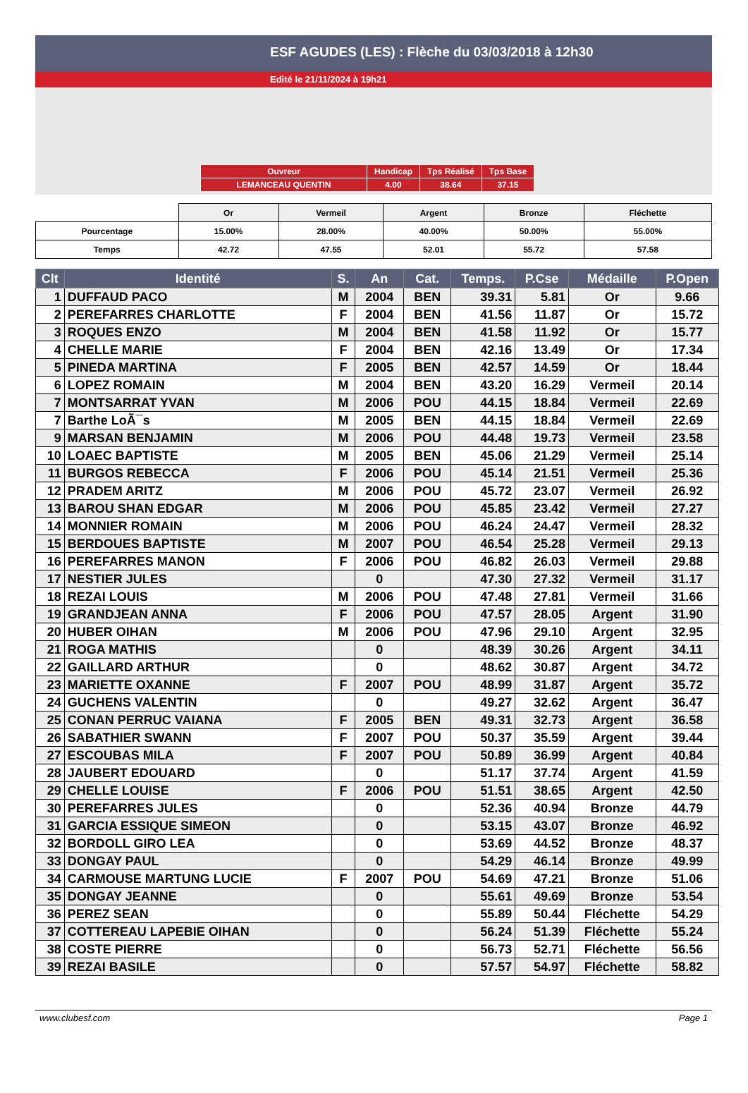ESF AGUDES (LES) : Flèche du 03/03/2018 à 12h30
Edité le 21/11/2024 à 19h21
| Ouvreur | Handicap | Tps Réalisé | Tps Base |
| LEMANCEAU QUENTIN | 4.00 | 38.64 | 37.15 |
| | Or | Vermeil | Argent | Bronze | Fléchette |
| Pourcentage | 15.00% | 28.00% | 40.00% | 50.00% | 55.00% |
| Temps | 42.72 | 47.55 | 52.01 | 55.72 | 57.58 |
| Clt | Identité | S. | An | Cat. | Temps. | P.Cse | Médaille | P.Open |
| --- | --- | --- | --- | --- | --- | --- | --- | --- |
| 1 | DUFFAUD PACO | M | 2004 | BEN | 39.31 | 5.81 | Or | 9.66 |
| 2 | PEREFARRES CHARLOTTE | F | 2004 | BEN | 41.56 | 11.87 | Or | 15.72 |
| 3 | ROQUES ENZO | M | 2004 | BEN | 41.58 | 11.92 | Or | 15.77 |
| 4 | CHELLE MARIE | F | 2004 | BEN | 42.16 | 13.49 | Or | 17.34 |
| 5 | PINEDA MARTINA | F | 2005 | BEN | 42.57 | 14.59 | Or | 18.44 |
| 6 | LOPEZ ROMAIN | M | 2004 | BEN | 43.20 | 16.29 | Vermeil | 20.14 |
| 7 | MONTSARRAT YVAN | M | 2006 | POU | 44.15 | 18.84 | Vermeil | 22.69 |
| 7 | Barthe LoÃ¯s | M | 2005 | BEN | 44.15 | 18.84 | Vermeil | 22.69 |
| 9 | MARSAN BENJAMIN | M | 2006 | POU | 44.48 | 19.73 | Vermeil | 23.58 |
| 10 | LOAEC BAPTISTE | M | 2005 | BEN | 45.06 | 21.29 | Vermeil | 25.14 |
| 11 | BURGOS REBECCA | F | 2006 | POU | 45.14 | 21.51 | Vermeil | 25.36 |
| 12 | PRADEM ARITZ | M | 2006 | POU | 45.72 | 23.07 | Vermeil | 26.92 |
| 13 | BAROU SHAN EDGAR | M | 2006 | POU | 45.85 | 23.42 | Vermeil | 27.27 |
| 14 | MONNIER ROMAIN | M | 2006 | POU | 46.24 | 24.47 | Vermeil | 28.32 |
| 15 | BERDOUES BAPTISTE | M | 2007 | POU | 46.54 | 25.28 | Vermeil | 29.13 |
| 16 | PEREFARRES MANON | F | 2006 | POU | 46.82 | 26.03 | Vermeil | 29.88 |
| 17 | NESTIER JULES | | 0 | | 47.30 | 27.32 | Vermeil | 31.17 |
| 18 | REZAI LOUIS | M | 2006 | POU | 47.48 | 27.81 | Vermeil | 31.66 |
| 19 | GRANDJEAN ANNA | F | 2006 | POU | 47.57 | 28.05 | Argent | 31.90 |
| 20 | HUBER OIHAN | M | 2006 | POU | 47.96 | 29.10 | Argent | 32.95 |
| 21 | ROGA MATHIS | | 0 | | 48.39 | 30.26 | Argent | 34.11 |
| 22 | GAILLARD ARTHUR | | 0 | | 48.62 | 30.87 | Argent | 34.72 |
| 23 | MARIETTE OXANNE | F | 2007 | POU | 48.99 | 31.87 | Argent | 35.72 |
| 24 | GUCHENS VALENTIN | | 0 | | 49.27 | 32.62 | Argent | 36.47 |
| 25 | CONAN PERRUC VAIANA | F | 2005 | BEN | 49.31 | 32.73 | Argent | 36.58 |
| 26 | SABATHIER SWANN | F | 2007 | POU | 50.37 | 35.59 | Argent | 39.44 |
| 27 | ESCOUBAS MILA | F | 2007 | POU | 50.89 | 36.99 | Argent | 40.84 |
| 28 | JAUBERT EDOUARD | | 0 | | 51.17 | 37.74 | Argent | 41.59 |
| 29 | CHELLE LOUISE | F | 2006 | POU | 51.51 | 38.65 | Argent | 42.50 |
| 30 | PEREFARRES JULES | | 0 | | 52.36 | 40.94 | Bronze | 44.79 |
| 31 | GARCIA ESSIQUE SIMEON | | 0 | | 53.15 | 43.07 | Bronze | 46.92 |
| 32 | BORDOLL GIRO LEA | | 0 | | 53.69 | 44.52 | Bronze | 48.37 |
| 33 | DONGAY PAUL | | 0 | | 54.29 | 46.14 | Bronze | 49.99 |
| 34 | CARMOUSE MARTUNG LUCIE | F | 2007 | POU | 54.69 | 47.21 | Bronze | 51.06 |
| 35 | DONGAY JEANNE | | 0 | | 55.61 | 49.69 | Bronze | 53.54 |
| 36 | PEREZ SEAN | | 0 | | 55.89 | 50.44 | Fléchette | 54.29 |
| 37 | COTTEREAU LAPEBIE OIHAN | | 0 | | 56.24 | 51.39 | Fléchette | 55.24 |
| 38 | COSTE PIERRE | | 0 | | 56.73 | 52.71 | Fléchette | 56.56 |
| 39 | REZAI BASILE | | 0 | | 57.57 | 54.97 | Fléchette | 58.82 |
www.clubesf.com Page 1